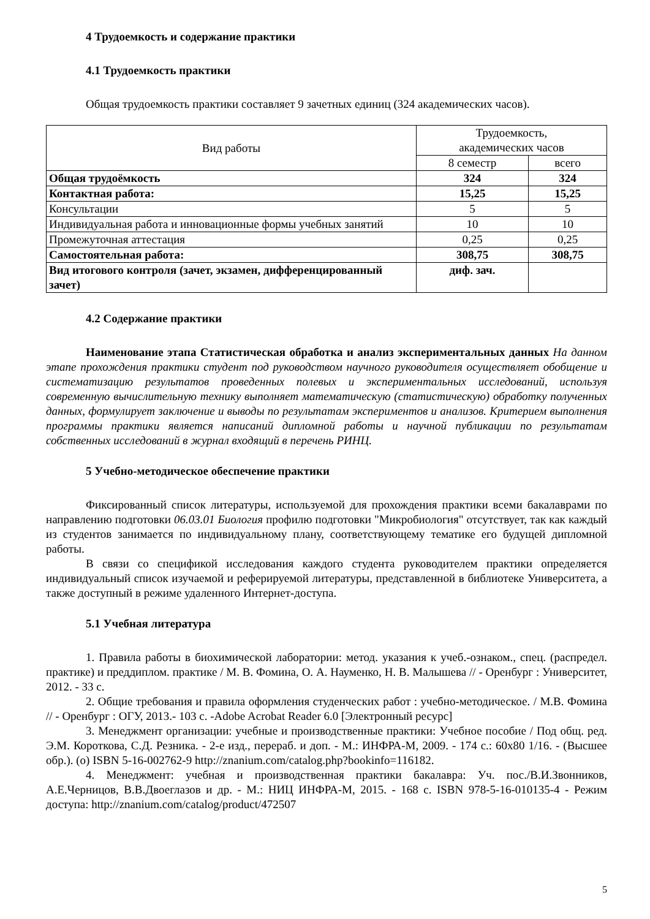4 Трудоемкость и содержание практики
4.1 Трудоемкость практики
Общая трудоемкость практики составляет 9 зачетных единиц (324 академических часов).
| Вид работы | Трудоемкость, академических часов | |
| --- | --- | --- |
| | 8 семестр | всего |
| Общая трудоёмкость | 324 | 324 |
| Контактная работа: | 15,25 | 15,25 |
| Консультации | 5 | 5 |
| Индивидуальная работа и инновационные формы учебных занятий | 10 | 10 |
| Промежуточная аттестация | 0,25 | 0,25 |
| Самостоятельная работа: | 308,75 | 308,75 |
| Вид итогового контроля (зачет, экзамен, дифференцированный зачет) | диф. зач. | |
4.2 Содержание практики
Наименование этапа Статистическая обработка и анализ экспериментальных данных На данном этапе прохождения практики студент под руководством научного руководителя осуществляет обобщение и систематизацию результатов проведенных полевых и экспериментальных исследований, используя современную вычислительную технику выполняет математическую (статистическую) обработку полученных данных, формулирует заключение и выводы по результатам экспериментов и анализов. Критерием выполнения программы практики является написаний дипломной работы и научной публикации по результатам собственных исследований в журнал входящий в перечень РИНЦ.
5 Учебно-методическое обеспечение практики
Фиксированный список литературы, используемой для прохождения практики всеми бакалаврами по направлению подготовки 06.03.01 Биология профилю подготовки "Микробиология" отсутствует, так как каждый из студентов занимается по индивидуальному плану, соответствующему тематике его будущей дипломной работы.
В связи со спецификой исследования каждого студента руководителем практики определяется индивидуальный список изучаемой и реферируемой литературы, представленной в библиотеке Университета, а также доступный в режиме удаленного Интернет-доступа.
5.1 Учебная литература
1. Правила работы в биохимической лаборатории: метод. указания к учеб.-ознаком., спец. (распредел. практике) и преддиплом. практике / М. В. Фомина, О. А. Науменко, Н. В. Малышева // - Оренбург : Университет, 2012. - 33 с.
2. Общие требования и правила оформления студенческих работ : учебно-методическое. / М.В. Фомина // - Оренбург : ОГУ, 2013.- 103 с. -Adobe Acrobat Reader 6.0 [Электронный ресурс]
3. Менеджмент организации: учебные и производственные практики: Учебное пособие / Под общ. ред. Э.М. Короткова, С.Д. Резника. - 2-е изд., перераб. и доп. - М.: ИНФРА-М, 2009. - 174 с.: 60x80 1/16. - (Высшее обр.). (о) ISBN 5-16-002762-9 http://znanium.com/catalog.php?bookinfo=116182.
4. Менеджмент: учебная и производственная практики бакалавра: Уч. пос./В.И.Звонников, А.Е.Черницов, В.В.Двоеглазов и др. - М.: НИЦ ИНФРА-М, 2015. - 168 с. ISBN 978-5-16-010135-4 - Режим доступа: http://znanium.com/catalog/product/472507
5